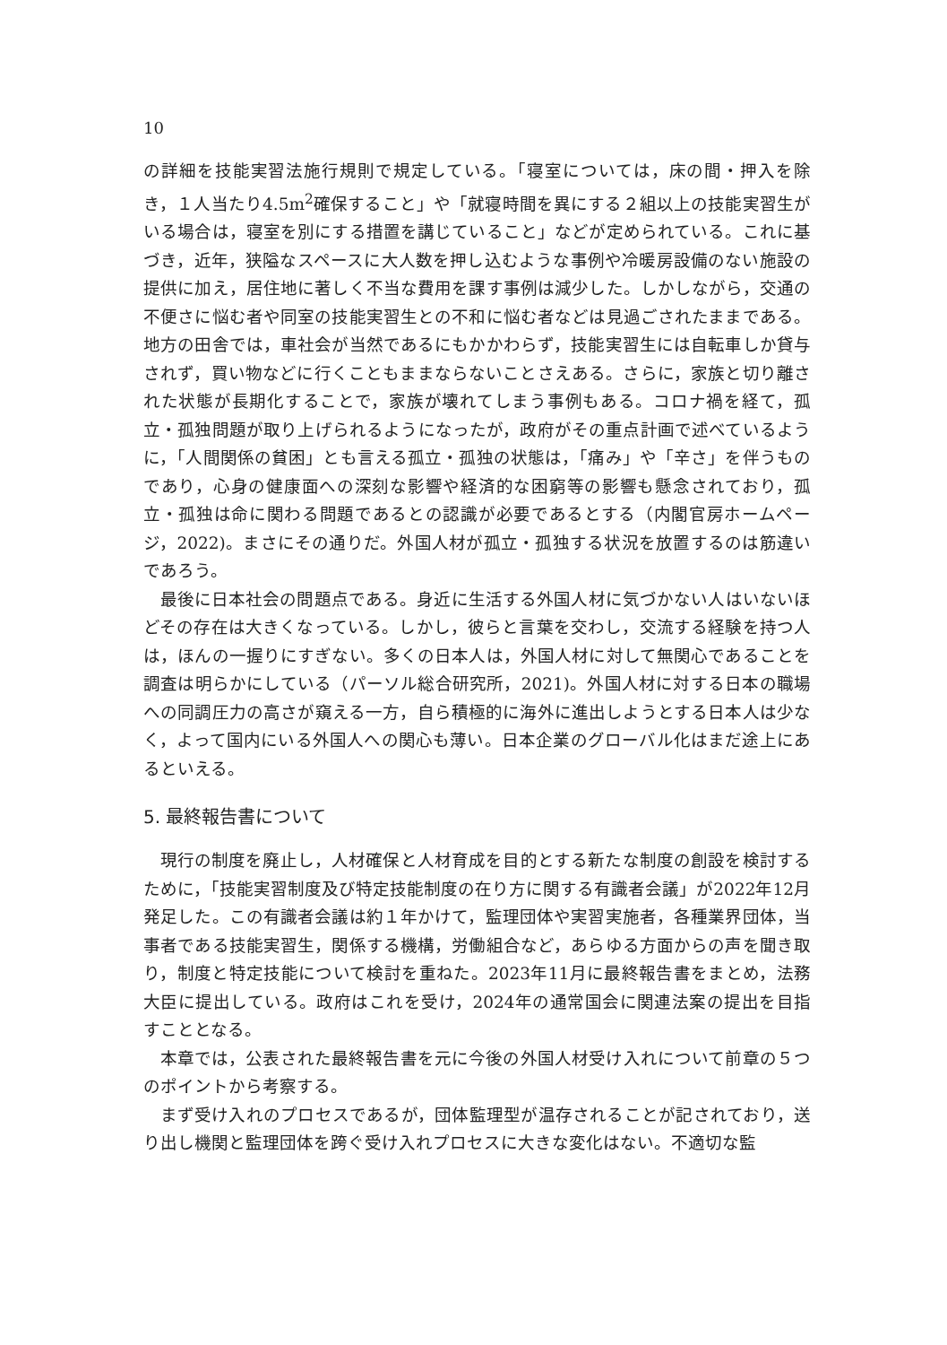10
の詳細を技能実習法施行規則で規定している。「寝室については，床の間・押入を除き，１人当たり4.5m<sup>2</sup>確保すること」や「就寝時間を異にする２組以上の技能実習生がいる場合は，寝室を別にする措置を講じていること」などが定められている。これに基づき，近年，狭隘なスペースに大人数を押し込むような事例や冷暖房設備のない施設の提供に加え，居住地に著しく不当な費用を課す事例は減少した。しかしながら，交通の不便さに悩む者や同室の技能実習生との不和に悩む者などは見過ごされたままである。地方の田舎では，車社会が当然であるにもかかわらず，技能実習生には自転車しか貸与されず，買い物などに行くこともままならないことさえある。さらに，家族と切り離された状態が長期化することで，家族が壊れてしまう事例もある。コロナ禍を経て，孤立・孤独問題が取り上げられるようになったが，政府がその重点計画で述べているように，「人間関係の貧困」とも言える孤立・孤独の状態は，「痛み」や「辛さ」を伴うものであり，心身の健康面への深刻な影響や経済的な困窮等の影響も懸念されており，孤立・孤独は命に関わる問題であるとの認識が必要であるとする（内閣官房ホームページ，2022)。まさにその通りだ。外国人材が孤立・孤独する状況を放置するのは筋違いであろう。
最後に日本社会の問題点である。身近に生活する外国人材に気づかない人はいないほどその存在は大きくなっている。しかし，彼らと言葉を交わし，交流する経験を持つ人は，ほんの一握りにすぎない。多くの日本人は，外国人材に対して無関心であることを調査は明らかにしている（パーソル総合研究所，2021)。外国人材に対する日本の職場への同調圧力の高さが窺える一方，自ら積極的に海外に進出しようとする日本人は少なく，よって国内にいる外国人への関心も薄い。日本企業のグローバル化はまだ途上にあるといえる。
5. 最終報告書について
現行の制度を廃止し，人材確保と人材育成を目的とする新たな制度の創設を検討するために，「技能実習制度及び特定技能制度の在り方に関する有識者会議」が2022年12月発足した。この有識者会議は約１年かけて，監理団体や実習実施者，各種業界団体，当事者である技能実習生，関係する機構，労働組合など，あらゆる方面からの声を聞き取り，制度と特定技能について検討を重ねた。2023年11月に最終報告書をまとめ，法務大臣に提出している。政府はこれを受け，2024年の通常国会に関連法案の提出を目指すこととなる。
本章では，公表された最終報告書を元に今後の外国人材受け入れについて前章の５つのポイントから考察する。
まず受け入れのプロセスであるが，団体監理型が温存されることが記されており，送り出し機関と監理団体を跨ぐ受け入れプロセスに大きな変化はない。不適切な監